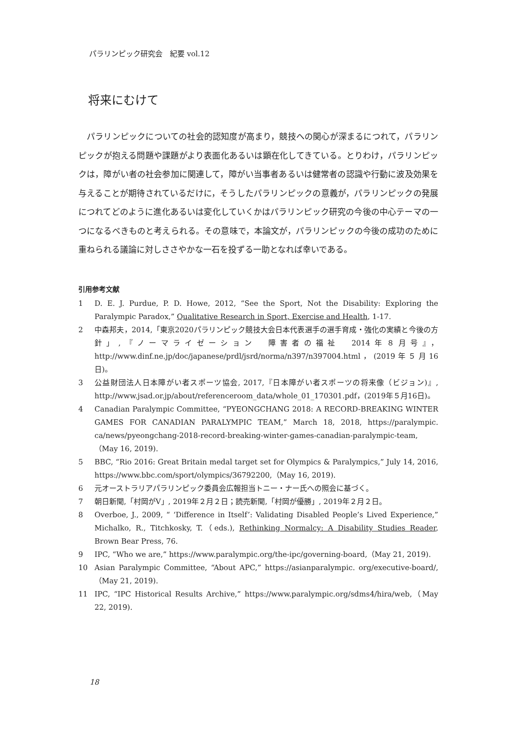パラリンピック研究会　紀要 vol.12
将来にむけて
パラリンピックについての社会的認知度が高まり，競技への関心が深まるにつれて，パラリンピックが抱える問題や課題がより表面化あるいは顕在化してきている。とりわけ，パラリンピックは，障がい者の社会参加に関連して，障がい当事者あるいは健常者の認識や行動に波及効果を与えることが期待されているだけに，そうしたパラリンピックの意義が，パラリンピックの発展につれてどのように進化あるいは変化していくかはパラリンピック研究の今後の中心テーマの一つになるべきものと考えられる。その意味で，本論文が，パラリンピックの今後の成功のために重ねられる議論に対しささやかな一石を投ずる一助となれば幸いである。
引用参考文献
1 D. E. J. Purdue, P. D. Howe, 2012, “See the Sport, Not the Disability: Exploring the Paralympic Paradox,” Qualitative Research in Sport, Exercise and Health, 1-17.
2 中森邦夫，2014,「東京2020パラリンピック競技大会日本代表選手の選手育成・強化の実績と今後の方針」,『ノーマライゼーション　障害者の福祉　2014年８月号』，http://www.dinf.ne.jp/doc/japanese/prdl/jsrd/norma/n397/n397004.html，(2019年５月16日)。
3 公益財団法人日本障がい者スポーツ協会, 2017,『日本障がい者スポーツの将来像（ビジョン)』, http://www.jsad.or.jp/about/referenceroom_data/whole_01_170301.pdf，(2019年５月16日)。
4 Canadian Paralympic Committee, “PYEONGCHANG 2018: A RECORD-BREAKING WINTER GAMES FOR CANADIAN PARALYMPIC TEAM,” March 18, 2018, https://paralympic. ca/news/pyeongchang-2018-record-breaking-winter-games-canadian-paralympic-team,（May 16, 2019).
5 BBC, “Rio 2016: Great Britain medal target set for Olympics & Paralympics,” July 14, 2016, https://www.bbc.com/sport/olympics/36792200,（May 16, 2019).
6 元オーストラリアパラリンピック委員会広報担当トニー・ナー氏への照会に基づく。
7 朝日新聞,「村岡がV」, 2019年２月２日；読売新聞,「村岡が優勝」, 2019年２月２日。
8 Overboe, J., 2009, “ ‘Difference in Itself’: Validating Disabled People’s Lived Experience,” Michalko, R., Titchkosky, T.（eds.), Rethinking Normalcy: A Disability Studies Reader, Brown Bear Press, 76.
9 IPC, “Who we are,” https://www.paralympic.org/the-ipc/governing-board,（May 21, 2019).
10 Asian Paralympic Committee, “About APC,” https://asianparalympic. org/executive-board/,（May 21, 2019).
11 IPC, “IPC Historical Results Archive,” https://www.paralympic.org/sdms4/hira/web,（May 22, 2019).
18